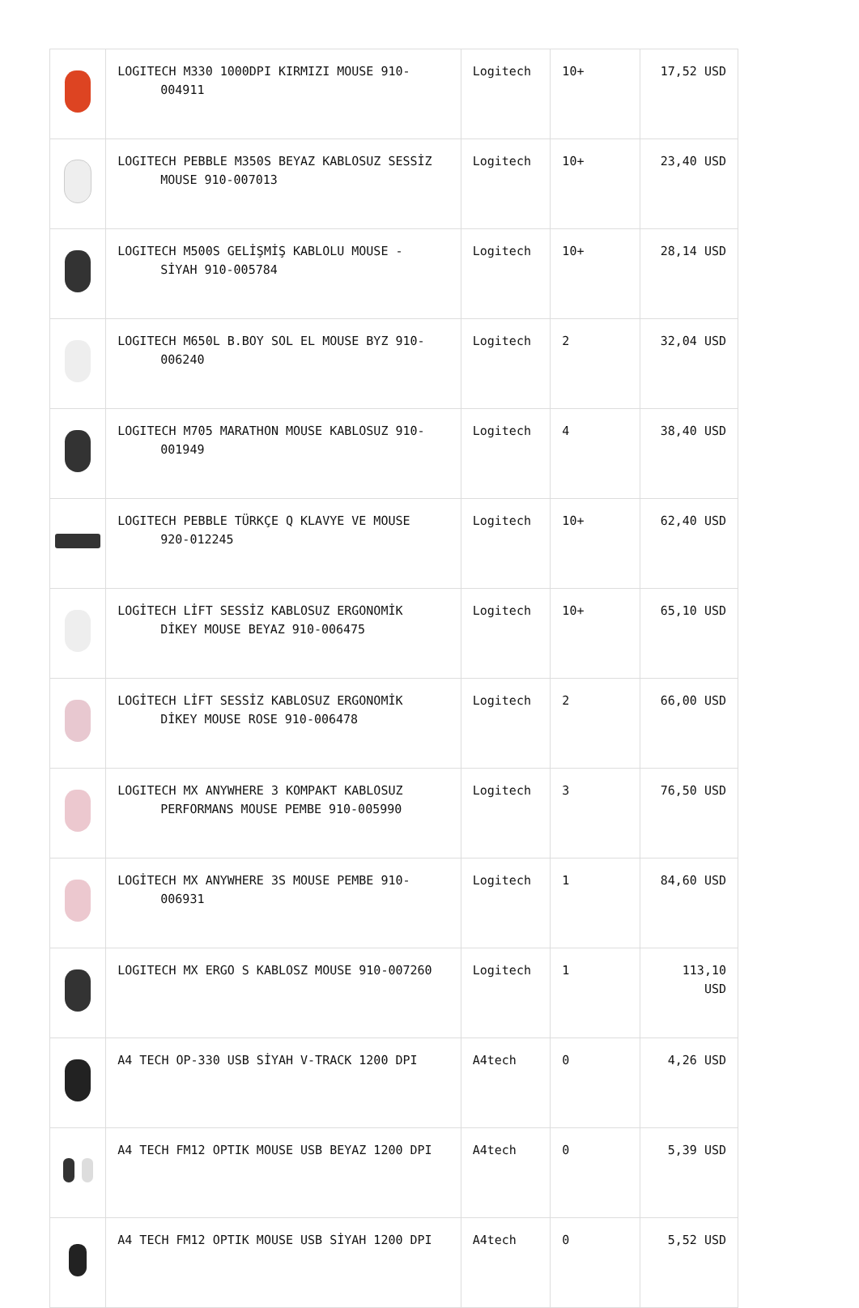| | LOGITECH M330 1000DPI KIRMIZI MOUSE 910- 004911 | Logitech | 10+ | 17,52 USD |
| | LOGITECH PEBBLE M350S BEYAZ KABLOSUZ SESSİZ MOUSE 910-007013 | Logitech | 10+ | 23,40 USD |
| | LOGITECH M500S GELİŞMİŞ KABLOLU MOUSE - SİYAH 910-005784 | Logitech | 10+ | 28,14 USD |
| | LOGITECH M650L B.BOY SOL EL MOUSE BYZ 910- 006240 | Logitech | 2 | 32,04 USD |
| | LOGITECH M705 MARATHON MOUSE KABLOSUZ 910- 001949 | Logitech | 4 | 38,40 USD |
| | LOGITECH PEBBLE TÜRKÇE Q KLAVYE VE MOUSE 920-012245 | Logitech | 10+ | 62,40 USD |
| | LOGİTECH LİFT SESSİZ KABLOSUZ ERGONOMİK DİKEY MOUSE BEYAZ 910-006475 | Logitech | 10+ | 65,10 USD |
| | LOGİTECH LİFT SESSİZ KABLOSUZ ERGONOMİK DİKEY MOUSE ROSE 910-006478 | Logitech | 2 | 66,00 USD |
| | LOGITECH MX ANYWHERE 3 KOMPAKT KABLOSUZ PERFORMANS MOUSE PEMBE 910-005990 | Logitech | 3 | 76,50 USD |
| | LOGİTECH MX ANYWHERE 3S MOUSE PEMBE 910- 006931 | Logitech | 1 | 84,60 USD |
| | LOGITECH MX ERGO S KABLOSZ MOUSE 910-007260 | Logitech | 1 | 113,10 USD |
| | A4 TECH OP-330 USB SİYAH V-TRACK 1200 DPI | A4tech | 0 | 4,26 USD |
| | A4 TECH FM12 OPTIK MOUSE USB BEYAZ 1200 DPI | A4tech | 0 | 5,39 USD |
| | A4 TECH FM12 OPTIK MOUSE USB SİYAH 1200 DPI | A4tech | 0 | 5,52 USD |